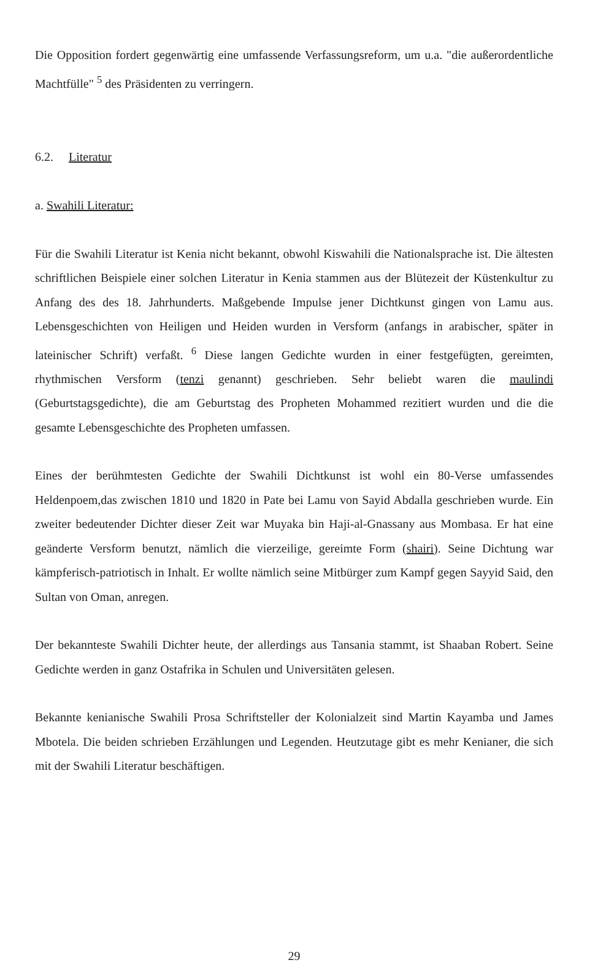Die Opposition fordert gegenwärtig eine umfassende Verfassungsreform, um u.a. "die außerordentliche Machtfülle" <sup>5</sup> des Präsidenten zu verringern.
6.2. Literatur
a. Swahili Literatur:
Für die Swahili Literatur ist Kenia nicht bekannt, obwohl Kiswahili die Nationalsprache ist. Die ältesten schriftlichen Beispiele einer solchen Literatur in Kenia stammen aus der Blütezeit der Küstenkultur zu Anfang des des 18. Jahrhunderts. Maßgebende Impulse jener Dichtkunst gingen von Lamu aus. Lebensgeschichten von Heiligen und Heiden wurden in Versform (anfangs in arabischer, später in lateinischer Schrift) verfaßt. <sup>6</sup> Diese langen Gedichte wurden in einer festgefügten, gereimten, rhythmischen Versform (tenzi genannt) geschrieben. Sehr beliebt waren die maulindi (Geburtstagsgedichte), die am Geburtstag des Propheten Mohammed rezitiert wurden und die die gesamte Lebensgeschichte des Propheten umfassen.
Eines der berühmtesten Gedichte der Swahili Dichtkunst ist wohl ein 80-Verse umfassendes Heldenpoem,das zwischen 1810 und 1820 in Pate bei Lamu von Sayid Abdalla geschrieben wurde. Ein zweiter bedeutender Dichter dieser Zeit war Muyaka bin Haji-al-Gnassany aus Mombasa. Er hat eine geänderte Versform benutzt, nämlich die vierzeilige, gereimte Form (shairi). Seine Dichtung war kämpferisch-patriotisch in Inhalt. Er wollte nämlich seine Mitbürger zum Kampf gegen Sayyid Said, den Sultan von Oman, anregen.
Der bekannteste Swahili Dichter heute, der allerdings aus Tansania stammt, ist Shaaban Robert. Seine Gedichte werden in ganz Ostafrika in Schulen und Universitäten gelesen.
Bekannte kenianische Swahili Prosa Schriftsteller der Kolonialzeit sind Martin Kayamba und James Mbotela. Die beiden schrieben Erzählungen und Legenden. Heutzutage gibt es mehr Kenianer, die sich mit der Swahili Literatur beschäftigen.
29